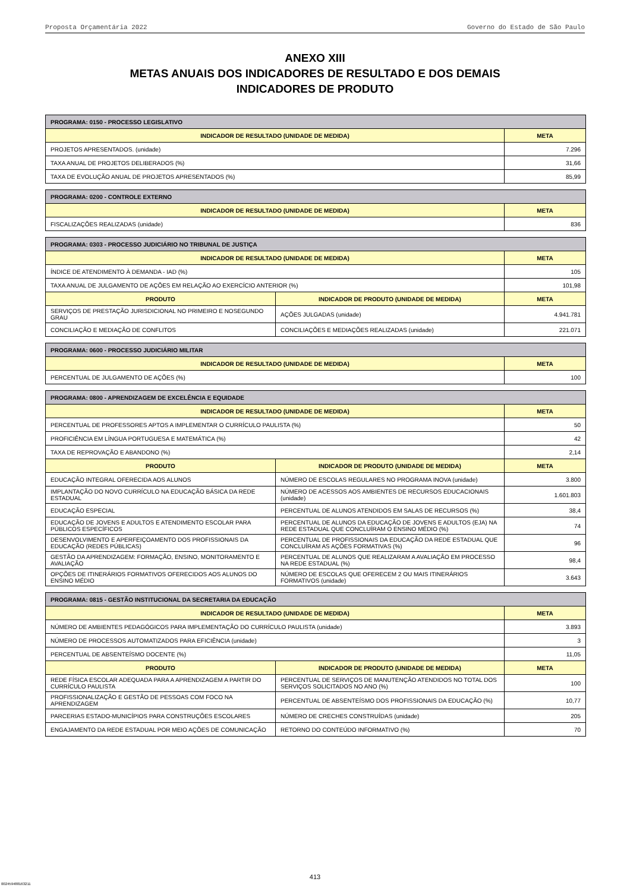Proposta Orçamentária 2022 Governo do Estado de São Paulo
ANEXO XIII
METAS ANUAIS DOS INDICADORES DE RESULTADO E DOS DEMAIS
INDICADORES DE PRODUTO
| PROGRAMA: 0150 - PROCESSO LEGISLATIVO | |
| --- | --- |
| INDICADOR DE RESULTADO (UNIDADE DE MEDIDA) | META |
| PROJETOS APRESENTADOS. (unidade) | 7.296 |
| TAXA ANUAL DE PROJETOS DELIBERADOS (%) | 31,66 |
| TAXA DE EVOLUÇÃO ANUAL DE PROJETOS APRESENTADOS (%) | 85,99 |
| PROGRAMA: 0200 - CONTROLE EXTERNO | |
| --- | --- |
| INDICADOR DE RESULTADO (UNIDADE DE MEDIDA) | META |
| FISCALIZAÇÕES REALIZADAS (unidade) | 836 |
| PROGRAMA: 0303 - PROCESSO JUDICIÁRIO NO TRIBUNAL DE JUSTIÇA | | |
| --- | --- | --- |
| INDICADOR DE RESULTADO (UNIDADE DE MEDIDA) | | META |
| ÍNDICE DE ATENDIMENTO À DEMANDA - IAD (%) | | 105 |
| TAXA ANUAL DE JULGAMENTO DE AÇÕES EM RELAÇÃO AO EXERCÍCIO ANTERIOR (%) | | 101,98 |
| PRODUTO | INDICADOR DE PRODUTO (UNIDADE DE MEDIDA) | META |
| SERVIÇOS DE PRESTAÇÃO JURISDICIONAL NO PRIMEIRO E NOSEGUNDO GRAU | AÇÕES JULGADAS (unidade) | 4.941.781 |
| CONCILIAÇÃO E MEDIAÇÃO DE CONFLITOS | CONCILIAÇÕES E MEDIAÇÕES REALIZADAS (unidade) | 221.071 |
| PROGRAMA: 0600 - PROCESSO JUDICIÁRIO MILITAR | |
| --- | --- |
| INDICADOR DE RESULTADO (UNIDADE DE MEDIDA) | META |
| PERCENTUAL DE JULGAMENTO DE AÇÕES (%) | 100 |
| PROGRAMA: 0800 - APRENDIZAGEM DE EXCELÊNCIA E EQUIDADE | | |
| --- | --- | --- |
| INDICADOR DE RESULTADO (UNIDADE DE MEDIDA) | | META |
| PERCENTUAL DE PROFESSORES APTOS A IMPLEMENTAR O CURRÍCULO PAULISTA (%) | | 50 |
| PROFICIÊNCIA EM LÍNGUA PORTUGUESA E MATEMÁTICA (%) | | 42 |
| TAXA DE REPROVAÇÃO E ABANDONO (%) | | 2,14 |
| PRODUTO | INDICADOR DE PRODUTO (UNIDADE DE MEDIDA) | META |
| EDUCAÇÃO INTEGRAL OFERECIDA AOS ALUNOS | NÚMERO DE ESCOLAS REGULARES NO PROGRAMA INOVA (unidade) | 3.800 |
| IMPLANTAÇÃO DO NOVO CURRÍCULO NA EDUCAÇÃO BÁSICA DA REDE ESTADUAL | NÚMERO DE ACESSOS AOS AMBIENTES DE RECURSOS EDUCACIONAIS (unidade) | 1.601.803 |
| EDUCAÇÃO ESPECIAL | PERCENTUAL DE ALUNOS ATENDIDOS EM SALAS DE RECURSOS (%) | 38,4 |
| EDUCAÇÃO DE JOVENS E ADULTOS E ATENDIMENTO ESCOLAR PARA PÚBLICOS ESPECÍFICOS | PERCENTUAL DE ALUNOS DA EDUCAÇÃO DE JOVENS E ADULTOS (EJA) NA REDE ESTADUAL QUE CONCLUÍRAM O ENSINO MÉDIO (%) | 74 |
| DESENVOLVIMENTO E APERFEIÇOAMENTO DOS PROFISSIONAIS DA EDUCAÇÃO (REDES PÚBLICAS) | PERCENTUAL DE PROFISSIONAIS DA EDUCAÇÃO DA REDE ESTADUAL QUE CONCLUÍRAM AS AÇÕES FORMATIVAS (%) | 96 |
| GESTÃO DA APRENDIZAGEM: FORMAÇÃO, ENSINO, MONITORAMENTO E AVALIAÇÃO | PERCENTUAL DE ALUNOS QUE REALIZARAM A AVALIAÇÃO EM PROCESSO NA REDE ESTADUAL (%) | 98,4 |
| OPÇÕES DE ITINERÁRIOS FORMATIVOS OFERECIDOS AOS ALUNOS DO ENSINO MÉDIO | NÚMERO DE ESCOLAS QUE OFERECEM 2 OU MAIS ITINERÁRIOS FORMATIVOS (unidade) | 3.643 |
| PROGRAMA: 0815 - GESTÃO INSTITUCIONAL DA SECRETARIA DA EDUCAÇÃO | | |
| --- | --- | --- |
| INDICADOR DE RESULTADO (UNIDADE DE MEDIDA) | | META |
| NÚMERO DE AMBIENTES PEDAGÓGICOS PARA IMPLEMENTAÇÃO DO CURRÍCULO PAULISTA (unidade) | | 3.893 |
| NÚMERO DE PROCESSOS AUTOMATIZADOS PARA EFICIÊNCIA (unidade) | | 3 |
| PERCENTUAL DE ABSENTEÍSMO DOCENTE (%) | | 11,05 |
| PRODUTO | INDICADOR DE PRODUTO (UNIDADE DE MEDIDA) | META |
| REDE FÍSICA ESCOLAR ADEQUADA PARA A APRENDIZAGEM A PARTIR DO CURRÍCULO PAULISTA | PERCENTUAL DE SERVIÇOS DE MANUTENÇÃO ATENDIDOS NO TOTAL DOS SERVIÇOS SOLICITADOS NO ANO (%) | 100 |
| PROFISSIONALIZAÇÃO E GESTÃO DE PESSOAS COM FOCO NA APRENDIZAGEM | PERCENTUAL DE ABSENTEÍSMO DOS PROFISSIONAIS DA EDUCAÇÃO (%) | 10,77 |
| PARCERIAS ESTADO-MUNICÍPIOS PARA CONSTRUÇÕES ESCOLARES | NÚMERO DE CRECHES CONSTRUÍDAS (unidade) | 205 |
| ENGAJAMENTO DA REDE ESTADUAL POR MEIO AÇÕES DE COMUNICAÇÃO | RETORNO DO CONTEÚDO INFORMATIVO (%) | 70 |
413
002459488163211